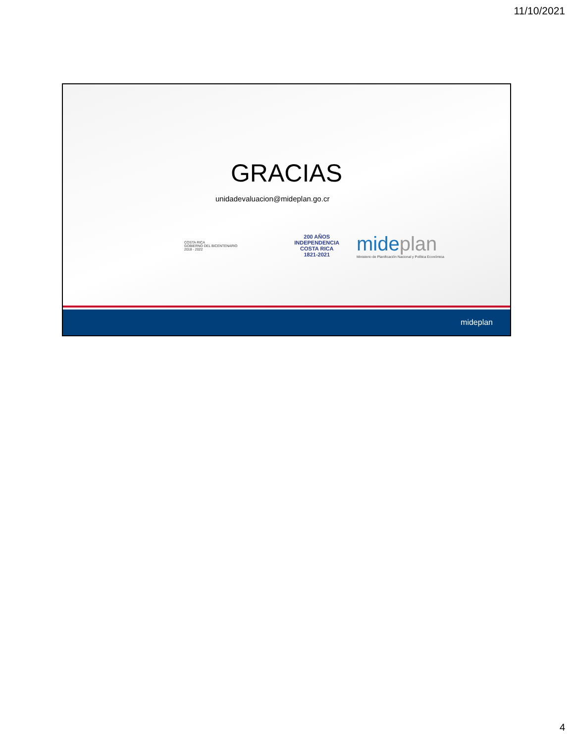11/10/2021
GRACIAS
unidadevaluacion@mideplan.go.cr
COSTA RICA
GOBIERNO DEL BICENTENARIO
2018 - 2022
200 AÑOS
INDEPENDENCIA
COSTA RICA
1821-2021
mide plan
Ministerio de Planificación Nacional y Política Económica
mideplan
4